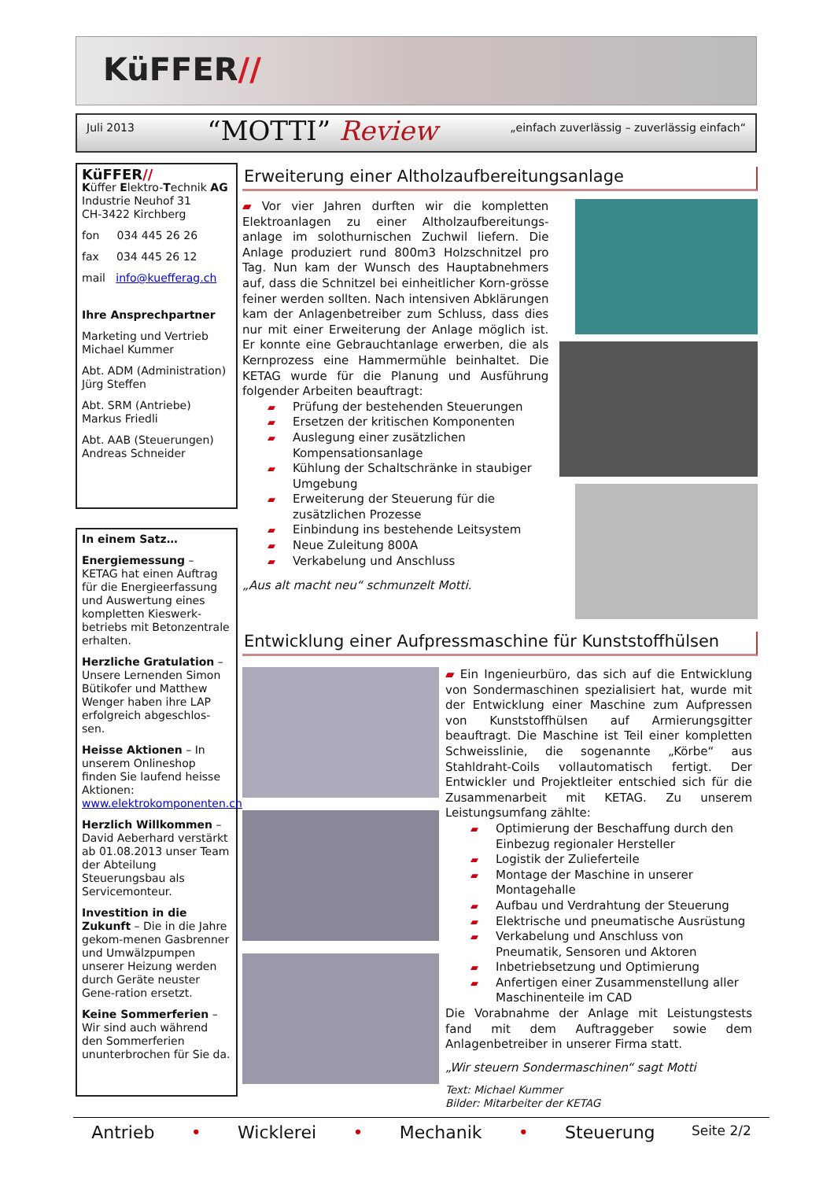KüFFER//
Juli 2013
“MOTTI” Review
„einfach zuverlässig – zuverlässig einfach“
KüFFER//
Küffer Elektro-Technik AG
Industrie Neuhof 31
CH-3422 Kirchberg
fon 034 445 26 26
fax 034 445 26 12
mail info@kuefferag.ch
Ihre Ansprechpartner
Marketing und Vertrieb
Michael Kummer
Abt. ADM (Administration)
Jürg Steffen
Abt. SRM (Antriebe)
Markus Friedli
Abt. AAB (Steuerungen)
Andreas Schneider
In einem Satz…
Energiemessung – KETAG hat einen Auftrag für die Energieerfassung und Auswertung eines kompletten Kieswerk-betriebs mit Betonzentrale erhalten.
Herzliche Gratulation – Unsere Lernenden Simon Bütikofer und Matthew Wenger haben ihre LAP erfolgreich abgeschlos-sen.
Heisse Aktionen – In unserem Onlineshop finden Sie laufend heisse Aktionen: www.elektrokomponenten.ch
Herzlich Willkommen – David Aeberhard verstärkt ab 01.08.2013 unser Team der Abteilung Steuerungsbau als Servicemonteur.
Investition in die Zukunft – Die in die Jahre gekom-menen Gasbrenner und Umwälzpumpen unserer Heizung werden durch Geräte neuster Gene-ration ersetzt.
Keine Sommerferien – Wir sind auch während den Sommerferien ununterbrochen für Sie da.
Erweiterung einer Altholzaufbereitungsanlage
▰ Vor vier Jahren durften wir die kompletten Elektroanlagen zu einer Altholzaufbereitungs-anlage im solothurnischen Zuchwil liefern. Die Anlage produziert rund 800m3 Holzschnitzel pro Tag. Nun kam der Wunsch des Hauptabnehmers auf, dass die Schnitzel bei einheitlicher Korn-grösse feiner werden sollten. Nach intensiven Abklärungen kam der Anlagenbetreiber zum Schluss, dass dies nur mit einer Erweiterung der Anlage möglich ist. Er konnte eine Gebrauchtanlage erwerben, die als Kernprozess eine Hammermühle beinhaltet. Die KETAG wurde für die Planung und Ausführung folgender Arbeiten beauftragt:
▰ Prüfung der bestehenden Steuerungen
▰ Ersetzen der kritischen Komponenten
▰ Auslegung einer zusätzlichen Kompensationsanlage
▰ Kühlung der Schaltschränke in staubiger Umgebung
▰ Erweiterung der Steuerung für die zusätzlichen Prozesse
▰ Einbindung ins bestehende Leitsystem
▰ Neue Zuleitung 800A
▰ Verkabelung und Anschluss
„Aus alt macht neu“ schmunzelt Motti.
Entwicklung einer Aufpressmaschine für Kunststoffhülsen
▰ Ein Ingenieurbüro, das sich auf die Entwicklung von Sondermaschinen spezialisiert hat, wurde mit der Entwicklung einer Maschine zum Aufpressen von Kunststoffhülsen auf Armierungsgitter beauftragt. Die Maschine ist Teil einer kompletten Schweisslinie, die sogenannte „Körbe“ aus Stahldraht-Coils vollautomatisch fertigt. Der Entwickler und Projektleiter entschied sich für die Zusammenarbeit mit KETAG. Zu unserem Leistungsumfang zählte:
▰ Optimierung der Beschaffung durch den Einbezug regionaler Hersteller
▰ Logistik der Zulieferteile
▰ Montage der Maschine in unserer Montagehalle
▰ Aufbau und Verdrahtung der Steuerung
▰ Elektrische und pneumatische Ausrüstung
▰ Verkabelung und Anschluss von Pneumatik, Sensoren und Aktoren
▰ Inbetriebsetzung und Optimierung
▰ Anfertigen einer Zusammenstellung aller Maschinenteile im CAD
Die Vorabnahme der Anlage mit Leistungstests fand mit dem Auftraggeber sowie dem Anlagenbetreiber in unserer Firma statt.
„Wir steuern Sondermaschinen“ sagt Motti
Text: Michael Kummer
Bilder: Mitarbeiter der KETAG
Antrieb • Wicklerei • Mechanik • Steuerung Seite 2/2